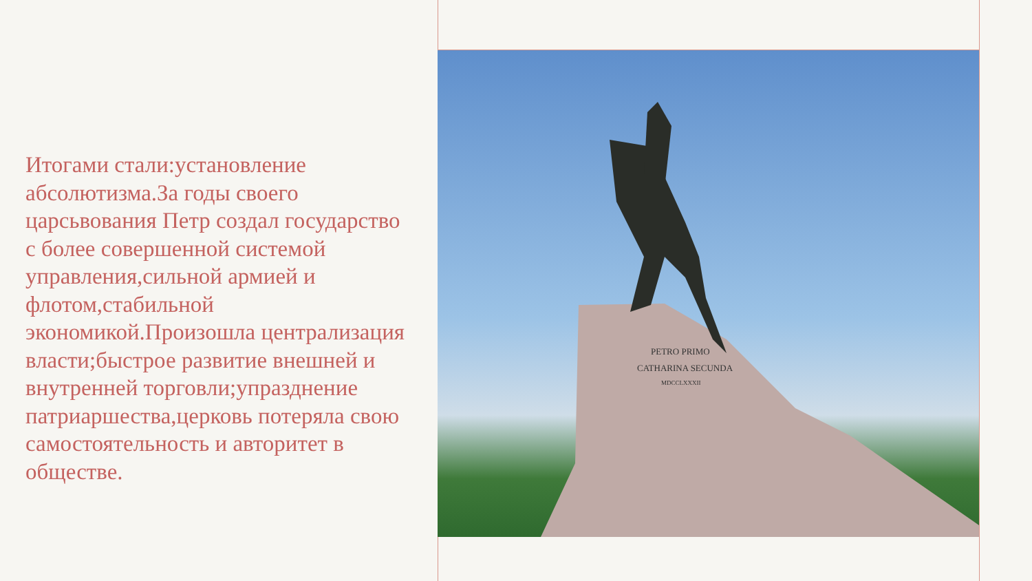Итогами стали:установление абсолютизма.За годы своего царсьвования Петр создал государство с более совершенной системой управления,сильной армией и флотом,стабильной экономикой.Произошла централизация власти;быстрое развитие внешней и внутренней торговли;упразднение патриаршества,церковь потеряла свою самостоятельность и авторитет в обществе.
PETRO PRIMO
CATHARINA SECUNDA
MDCCLXXXII